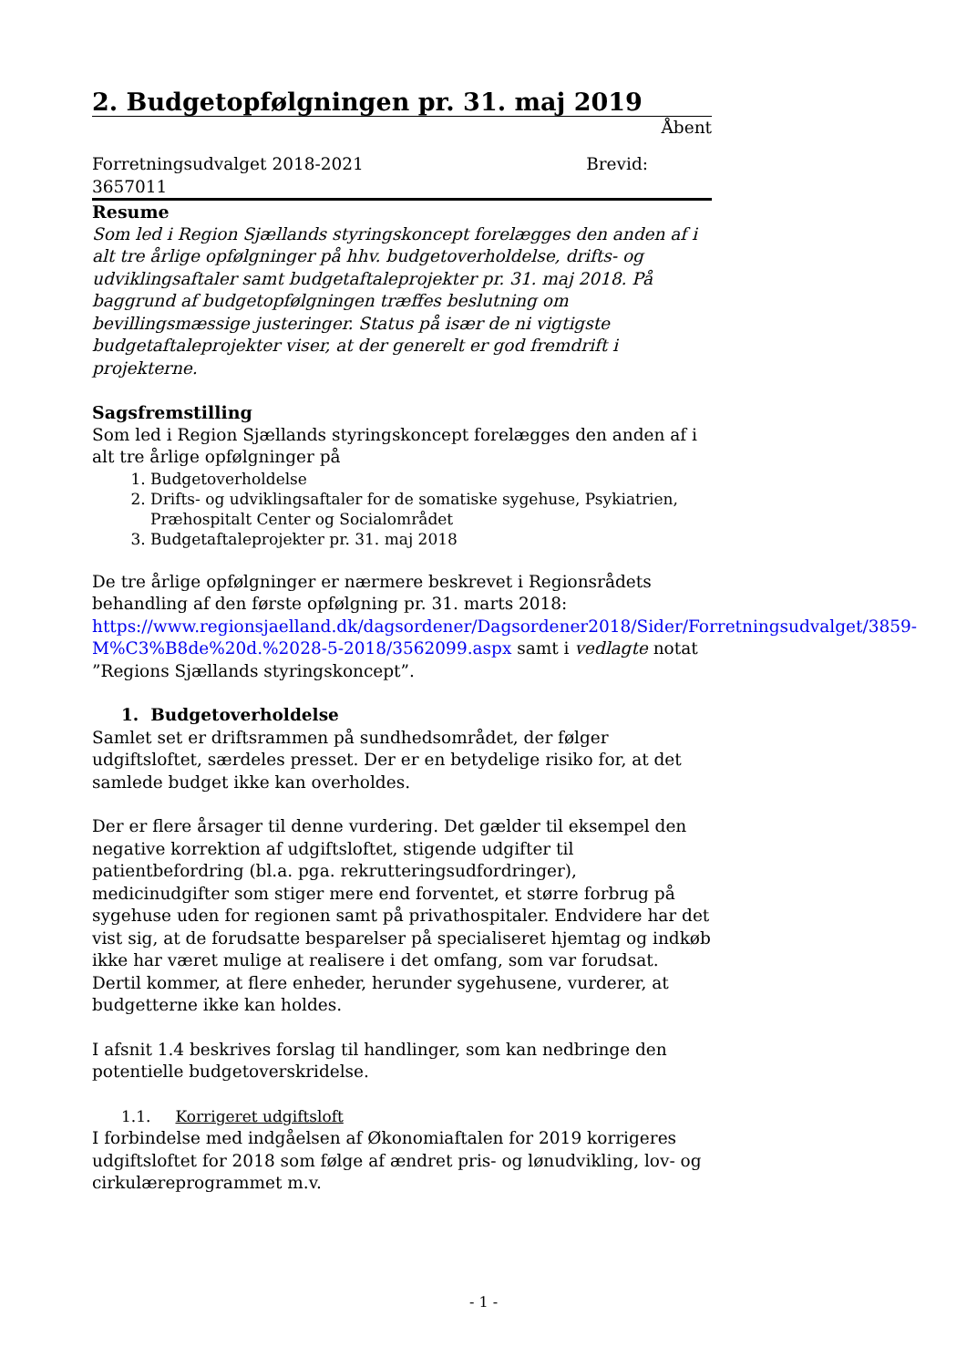2. Budgetopfølgningen pr. 31. maj 2019
Åbent
Forretningsudvalget 2018-2021
3657011 Brevid:
Resume
Som led i Region Sjællands styringskoncept forelægges den anden af i alt tre årlige opfølgninger på hhv. budgetoverholdelse, drifts- og udviklingsaftaler samt budgetaftaleprojekter pr. 31. maj 2018. På baggrund af budgetopfølgningen træffes beslutning om bevillingsmæssige justeringer. Status på især de ni vigtigste budgetaftaleprojekter viser, at der generelt er god fremdrift i projekterne.
Sagsfremstilling
Som led i Region Sjællands styringskoncept forelægges den anden af i alt tre årlige opfølgninger på
1. Budgetoverholdelse
2. Drifts- og udviklingsaftaler for de somatiske sygehuse, Psykiatrien, Præhospitalt Center og Socialområdet
3. Budgetaftaleprojekter pr. 31. maj 2018
De tre årlige opfølgninger er nærmere beskrevet i Regionsrådets behandling af den første opfølgning pr. 31. marts 2018: https://www.regionsjaelland.dk/dagsordener/Dagsordener2018/Sider/Forretningsudvalget/3859-M%C3%B8de%20d.%2028-5-2018/3562099.aspx samt i vedlagte notat ”Regions Sjællands styringskoncept”.
1. Budgetoverholdelse
Samlet set er driftsrammen på sundhedsområdet, der følger udgiftsloftet, særdeles presset. Der er en betydelige risiko for, at det samlede budget ikke kan overholdes.
Der er flere årsager til denne vurdering. Det gælder til eksempel den negative korrektion af udgiftsloftet, stigende udgifter til patientbefordring (bl.a. pga. rekrutteringsudfordringer), medicinudgifter som stiger mere end forventet, et større forbrug på sygehuse uden for regionen samt på privathospitaler. Endvidere har det vist sig, at de forudsatte besparelser på specialiseret hjemtag og indkøb ikke har været mulige at realisere i det omfang, som var forudsat. Dertil kommer, at flere enheder, herunder sygehusene, vurderer, at budgetterne ikke kan holdes.
I afsnit 1.4 beskrives forslag til handlinger, som kan nedbringe den potentielle budgetoverskridelse.
1.1. Korrigeret udgiftsloft
I forbindelse med indgåelsen af Økonomiaftalen for 2019 korrigeres udgiftsloftet for 2018 som følge af ændret pris- og lønudvikling, lov- og cirkulæreprogrammet m.v.
- 1 -